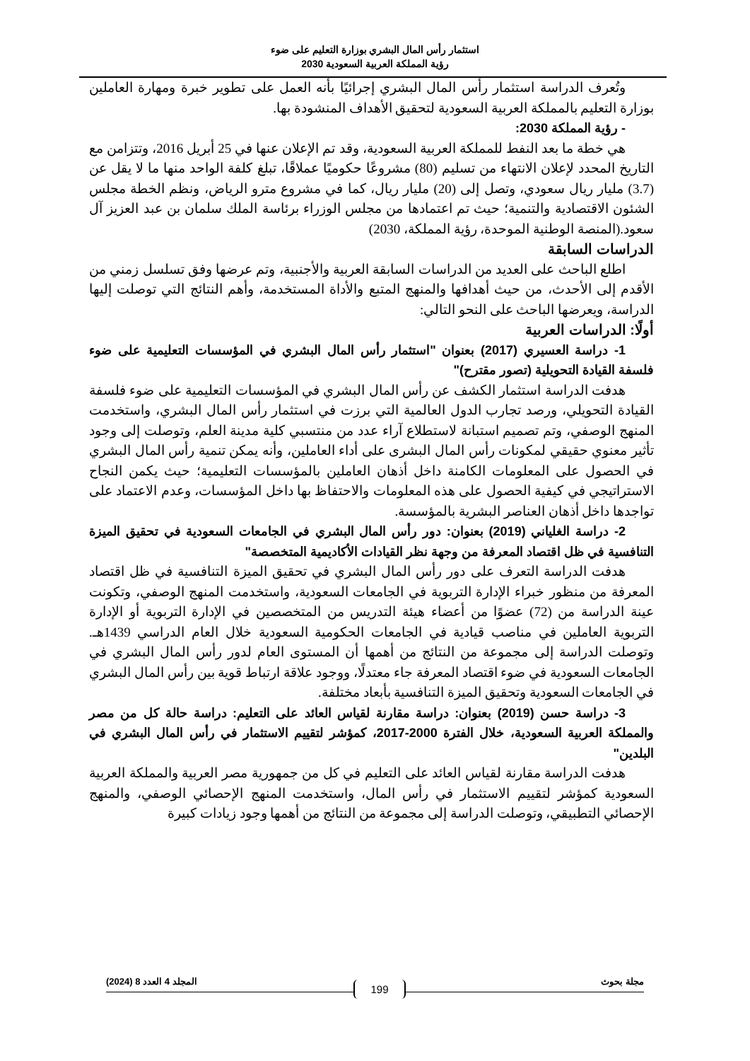استثمار رأس المال البشري بوزارة التعليم على ضوء
رؤية المملكة العربية السعودية 2030
وتُعرف الدراسة استثمار رأس المال البشري إجرائيًا بأنه العمل على تطوير خبرة ومهارة العاملين بوزارة التعليم بالمملكة العربية السعودية لتحقيق الأهداف المنشودة بها.
- رؤية المملكة 2030:
هي خطة ما بعد النفط للمملكة العربية السعودية، وقد تم الإعلان عنها في 25 أبريل 2016، وتتزامن مع التاريخ المحدد لإعلان الانتهاء من تسليم (80) مشروعًا حكوميًا عملاقًا، تبلغ كلفة الواحد منها ما لا يقل عن (3.7) مليار ريال سعودي، وتصل إلى (20) مليار ريال، كما في مشروع مترو الرياض، ونظم الخطة مجلس الشئون الاقتصادية والتنمية؛ حيث تم اعتمادها من مجلس الوزراء برئاسة الملك سلمان بن عبد العزيز آل سعود.(المنصة الوطنية الموحدة، رؤية المملكة، 2030)
الدراسات السابقة
اطلع الباحث على العديد من الدراسات السابقة العربية والأجنبية، وتم عرضها وفق تسلسل زمني من الأقدم إلى الأحدث، من حيث أهدافها والمنهج المتبع والأداة المستخدمة، وأهم النتائج التي توصلت إليها الدراسة، ويعرضها الباحث على النحو التالي:
أولًا: الدراسات العربية
1- دراسة العسيري (2017) بعنوان "استثمار رأس المال البشري في المؤسسات التعليمية على ضوء فلسفة القيادة التحويلية (تصور مقترح)"
هدفت الدراسة استثمار الكشف عن رأس المال البشري في المؤسسات التعليمية على ضوء فلسفة القيادة التحويلي، ورصد تجارب الدول العالمية التي برزت في استثمار رأس المال البشري، واستخدمت المنهج الوصفي، وتم تصميم استبانة لاستطلاع آراء عدد من منتسبي كلية مدينة العلم، وتوصلت إلى وجود تأثير معنوي حقيقي لمكونات رأس المال البشرى على أداء العاملين، وأنه يمكن تنمية رأس المال البشري في الحصول على المعلومات الكامنة داخل أذهان العاملين بالمؤسسات التعليمية؛ حيث يكمن النجاح الاستراتيجي في كيفية الحصول على هذه المعلومات والاحتفاظ بها داخل المؤسسات، وعدم الاعتماد على تواجدها داخل أذهان العناصر البشرية بالمؤسسة.
2- دراسة الغلياني (2019) بعنوان: دور رأس المال البشري في الجامعات السعودية في تحقيق الميزة التنافسية في ظل اقتصاد المعرفة من وجهة نظر القيادات الأكاديمية المتخصصة"
هدفت الدراسة التعرف على دور رأس المال البشري في تحقيق الميزة التنافسية في ظل اقتصاد المعرفة من منظور خبراء الإدارة التربوية في الجامعات السعودية، واستخدمت المنهج الوصفي، وتكونت عينة الدراسة من (72) عضوًا من أعضاء هيئة التدريس من المتخصصين في الإدارة التربوية أو الإدارة التربوية العاملين في مناصب قيادية في الجامعات الحكومية السعودية خلال العام الدراسي 1439هـ. وتوصلت الدراسة إلى مجموعة من النتائج من أهمها أن المستوى العام لدور رأس المال البشري في الجامعات السعودية في ضوء اقتصاد المعرفة جاء معتدلًا، ووجود علاقة ارتباط قوية بين رأس المال البشري في الجامعات السعودية وتحقيق الميزة التنافسية بأبعاد مختلفة.
3- دراسة حسن (2019) بعنوان: دراسة مقارنة لقياس العائد على التعليم: دراسة حالة كل من مصر والمملكة العربية السعودية، خلال الفترة 2000-2017، كمؤشر لتقييم الاستثمار في رأس المال البشري في البلدين"
هدفت الدراسة مقارنة لقياس العائد على التعليم في كل من جمهورية مصر العربية والمملكة العربية السعودية كمؤشر لتقييم الاستثمار في رأس المال، واستخدمت المنهج الإحصائي الوصفي، والمنهج الإحصائي التطبيقي، وتوصلت الدراسة إلى مجموعة من النتائج من أهمها وجود زيادات كبيرة
مجلة بحوث المجلد 4 العدد 8 (2024)
199